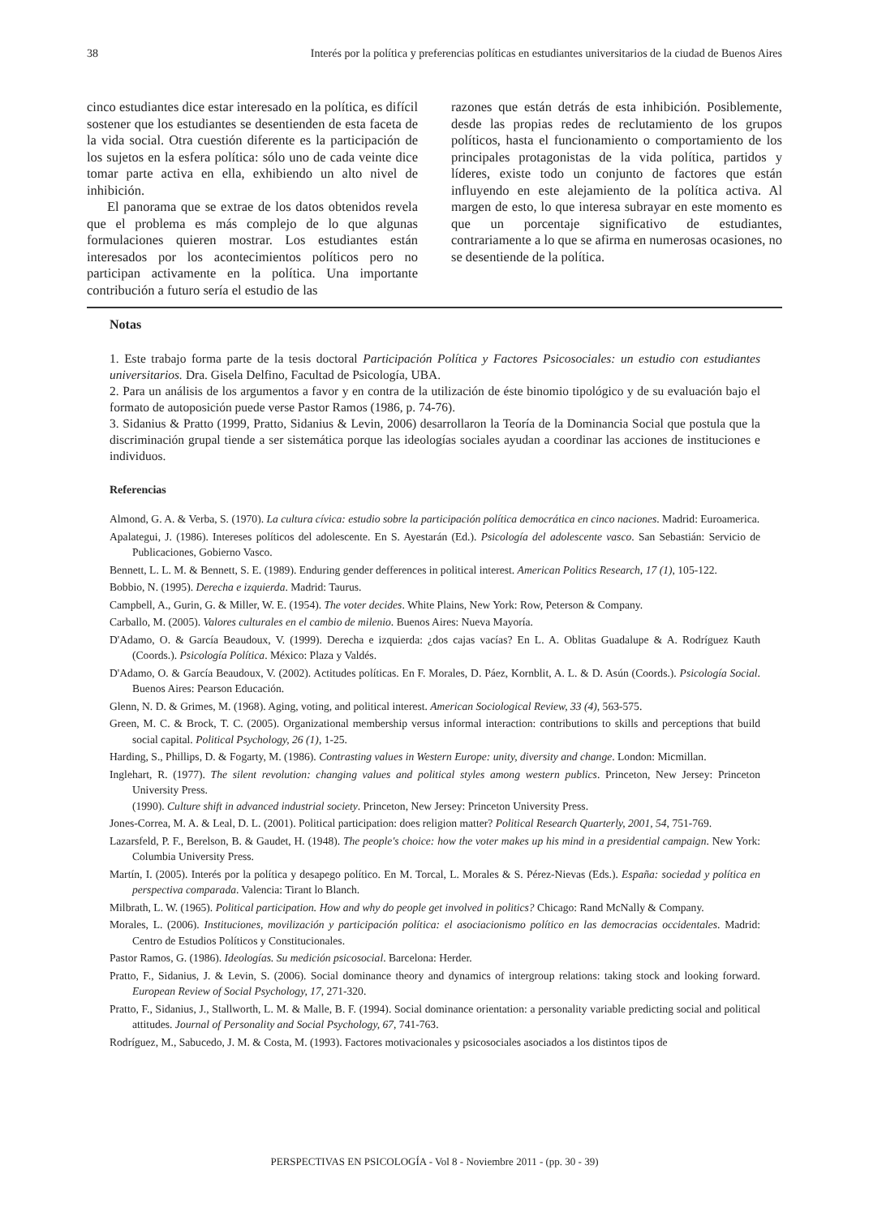38 Interés por la política y preferencias políticas en estudiantes universitarios de la ciudad de Buenos Aires
cinco estudiantes dice estar interesado en la política, es difícil sostener que los estudiantes se desentienden de esta faceta de la vida social. Otra cuestión diferente es la participación de los sujetos en la esfera política: sólo uno de cada veinte dice tomar parte activa en ella, exhibiendo un alto nivel de inhibición.
El panorama que se extrae de los datos obtenidos revela que el problema es más complejo de lo que algunas formulaciones quieren mostrar. Los estudiantes están interesados por los acontecimientos políticos pero no participan activamente en la política. Una importante contribución a futuro sería el estudio de las
razones que están detrás de esta inhibición. Posiblemente, desde las propias redes de reclutamiento de los grupos políticos, hasta el funcionamiento o comportamiento de los principales protagonistas de la vida política, partidos y líderes, existe todo un conjunto de factores que están influyendo en este alejamiento de la política activa. Al margen de esto, lo que interesa subrayar en este momento es que un porcentaje significativo de estudiantes, contrariamente a lo que se afirma en numerosas ocasiones, no se desentiende de la política.
Notas
1. Este trabajo forma parte de la tesis doctoral Participación Política y Factores Psicosociales: un estudio con estudiantes universitarios. Dra. Gisela Delfino, Facultad de Psicología, UBA.
2. Para un análisis de los argumentos a favor y en contra de la utilización de éste binomio tipológico y de su evaluación bajo el formato de autoposición puede verse Pastor Ramos (1986, p. 74-76).
3. Sidanius & Pratto (1999, Pratto, Sidanius & Levin, 2006) desarrollaron la Teoría de la Dominancia Social que postula que la discriminación grupal tiende a ser sistemática porque las ideologías sociales ayudan a coordinar las acciones de instituciones e individuos.
Referencias
Almond, G. A. & Verba, S. (1970). La cultura cívica: estudio sobre la participación política democrática en cinco naciones. Madrid: Euroamerica.
Apalategui, J. (1986). Intereses políticos del adolescente. En S. Ayestarán (Ed.). Psicología del adolescente vasco. San Sebastián: Servicio de Publicaciones, Gobierno Vasco.
Bennett, L. L. M. & Bennett, S. E. (1989). Enduring gender defferences in political interest. American Politics Research, 17 (1), 105-122.
Bobbio, N. (1995). Derecha e izquierda. Madrid: Taurus.
Campbell, A., Gurin, G. & Miller, W. E. (1954). The voter decides. White Plains, New York: Row, Peterson & Company.
Carballo, M. (2005). Valores culturales en el cambio de milenio. Buenos Aires: Nueva Mayoría.
D'Adamo, O. & García Beaudoux, V. (1999). Derecha e izquierda: ¿dos cajas vacías? En L. A. Oblitas Guadalupe & A. Rodríguez Kauth (Coords.). Psicología Política. México: Plaza y Valdés.
D'Adamo, O. & García Beaudoux, V. (2002). Actitudes políticas. En F. Morales, D. Páez, Kornblit, A. L. & D. Asún (Coords.). Psicología Social. Buenos Aires: Pearson Educación.
Glenn, N. D. & Grimes, M. (1968). Aging, voting, and political interest. American Sociological Review, 33 (4), 563-575.
Green, M. C. & Brock, T. C. (2005). Organizational membership versus informal interaction: contributions to skills and perceptions that build social capital. Political Psychology, 26 (1), 1-25.
Harding, S., Phillips, D. & Fogarty, M. (1986). Contrasting values in Western Europe: unity, diversity and change. London: Micmillan.
Inglehart, R. (1977). The silent revolution: changing values and political styles among western publics. Princeton, New Jersey: Princeton University Press.
(1990). Culture shift in advanced industrial society. Princeton, New Jersey: Princeton University Press.
Jones-Correa, M. A. & Leal, D. L. (2001). Political participation: does religion matter? Political Research Quarterly, 2001, 54, 751-769.
Lazarsfeld, P. F., Berelson, B. & Gaudet, H. (1948). The people's choice: how the voter makes up his mind in a presidential campaign. New York: Columbia University Press.
Martín, I. (2005). Interés por la política y desapego político. En M. Torcal, L. Morales & S. Pérez-Nievas (Eds.). España: sociedad y política en perspectiva comparada. Valencia: Tirant lo Blanch.
Milbrath, L. W. (1965). Political participation. How and why do people get involved in politics? Chicago: Rand McNally & Company.
Morales, L. (2006). Instituciones, movilización y participación política: el asociacionismo político en las democracias occidentales. Madrid: Centro de Estudios Políticos y Constitucionales.
Pastor Ramos, G. (1986). Ideologías. Su medición psicosocial. Barcelona: Herder.
Pratto, F., Sidanius, J. & Levin, S. (2006). Social dominance theory and dynamics of intergroup relations: taking stock and looking forward. European Review of Social Psychology, 17, 271-320.
Pratto, F., Sidanius, J., Stallworth, L. M. & Malle, B. F. (1994). Social dominance orientation: a personality variable predicting social and political attitudes. Journal of Personality and Social Psychology, 67, 741-763.
Rodríguez, M., Sabucedo, J. M. & Costa, M. (1993). Factores motivacionales y psicosociales asociados a los distintos tipos de
PERSPECTIVAS EN PSICOLOGÍA - Vol 8 - Noviembre 2011 - (pp. 30 - 39)